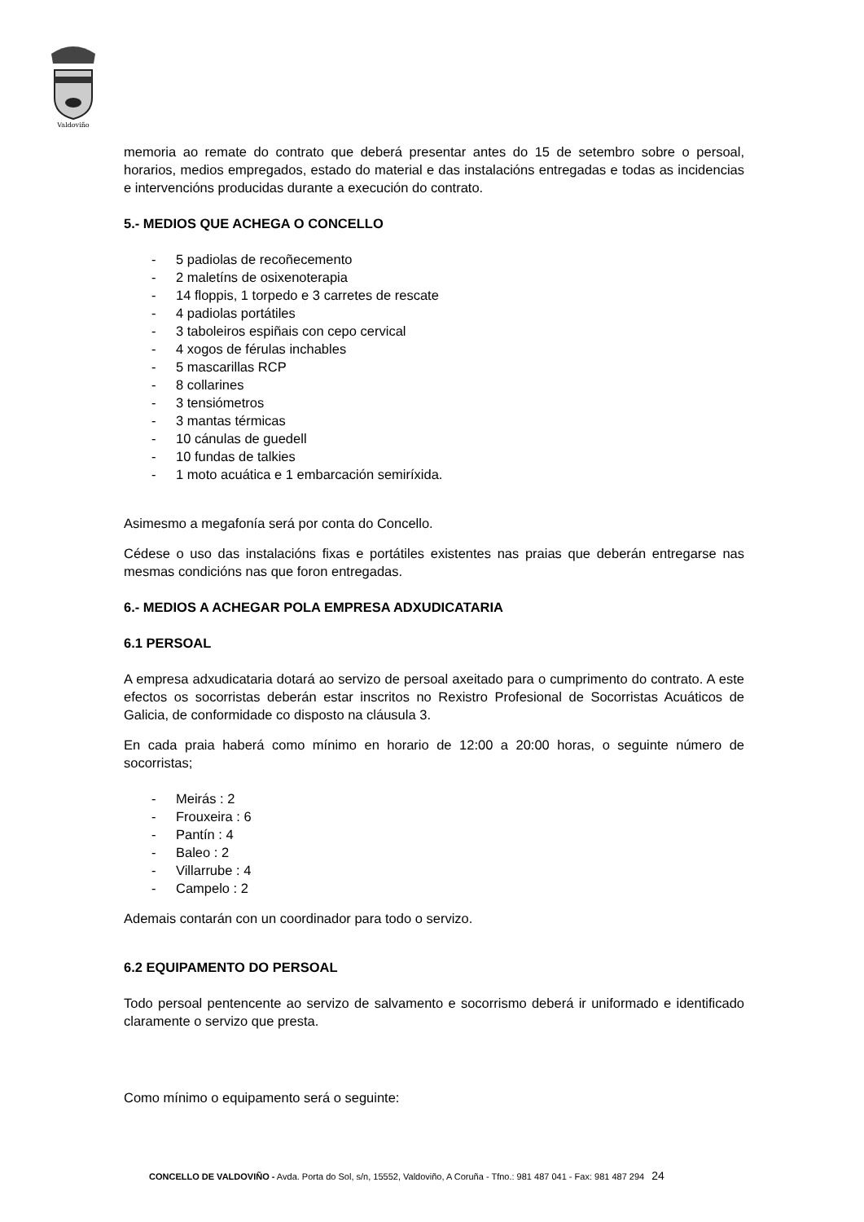Valdoviño
memoria ao remate do contrato que deberá presentar antes do 15 de setembro sobre o persoal, horarios, medios empregados, estado do material e das instalacións entregadas e todas as incidencias e intervencións producidas durante a execución do contrato.
5.- MEDIOS QUE ACHEGA O CONCELLO
- 5 padiolas de recoñecemento
- 2 maletíns de osixenoterapia
- 14 floppis, 1 torpedo e 3 carretes de rescate
- 4 padiolas portátiles
- 3 taboleiros espiñais con cepo cervical
- 4 xogos de férulas inchables
- 5 mascarillas RCP
- 8 collarines
- 3 tensiómetros
- 3 mantas térmicas
- 10 cánulas de guedell
- 10 fundas de talkies
- 1 moto acuática e 1 embarcación semiríxida.
Asimesmo a megafonía será por conta do Concello.
Cédese o uso das instalacións fixas e portátiles existentes nas praias que deberán entregarse nas mesmas condicións nas que foron entregadas.
6.- MEDIOS A ACHEGAR POLA EMPRESA ADXUDICATARIA
6.1 PERSOAL
A empresa adxudicataria dotará ao servizo de persoal axeitado para o cumprimento do contrato. A este efectos os socorristas deberán estar inscritos no Rexistro Profesional de Socorristas Acuáticos de Galicia, de conformidade co disposto na cláusula 3.
En cada praia haberá como mínimo en horario de 12:00 a 20:00 horas, o seguinte número de socorristas;
- Meirás : 2
- Frouxeira : 6
- Pantín : 4
- Baleo : 2
- Villarrube : 4
- Campelo : 2
Ademais contarán con un coordinador para todo o servizo.
6.2 EQUIPAMENTO DO PERSOAL
Todo persoal pentencente ao servizo de salvamento e socorrismo deberá ir uniformado e identificado claramente o servizo que presta.
Como mínimo o equipamento será o seguinte:
CONCELLO DE VALDOVIÑO - Avda. Porta do Sol, s/n, 15552, Valdoviño, A Coruña - Tfno.: 981 487 041 - Fax: 981 487 294 24